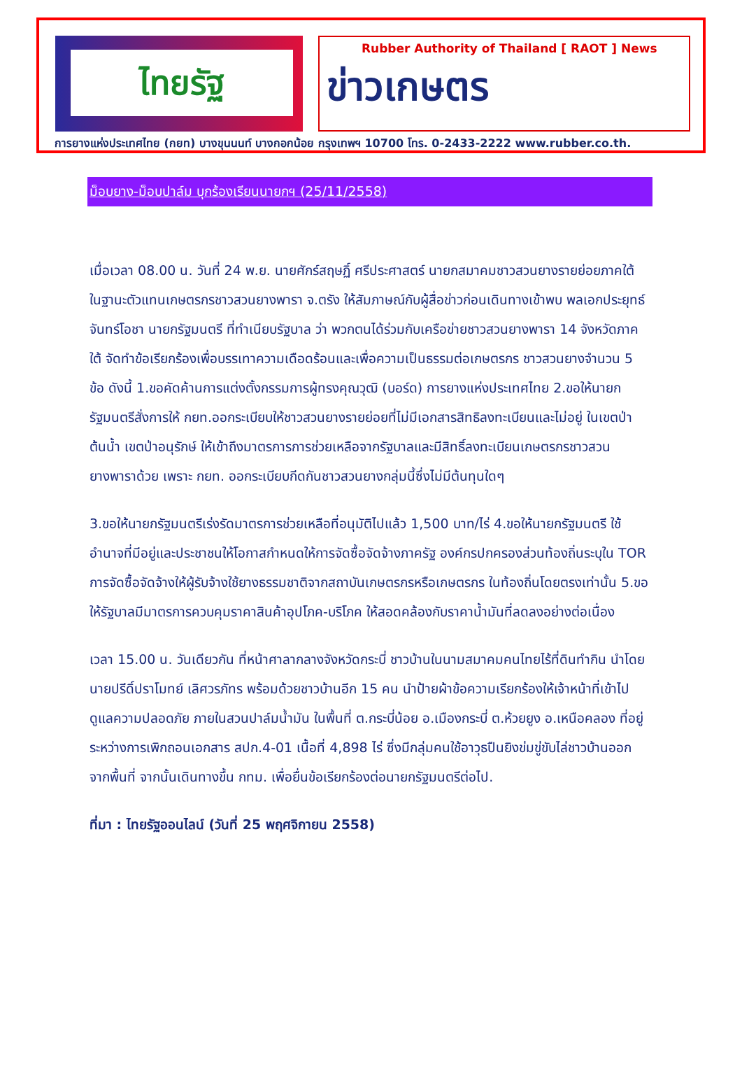ไทยรัฐ
Rubber Authority of Thailand [ RAOT ] News
ข่าวเกษตร
การยางแห่งประเทศไทย (กยท) บางขุนนนท์ บางกอกน้อย กรุงเทพฯ 10700 โทร. 0-2433-2222 www.rubber.co.th.
ม็อบยาง-ม็อบปาล์ม บุกร้องเรียนนายกฯ (25/11/2558)
เมื่อเวลา 08.00 น. วันที่ 24 พ.ย. นายศักร์สฤษฏิ์ ศรีประศาสตร์ นายกสมาคมชาวสวนยางรายย่อยภาคใต้ ในฐานะตัวแทนเกษตรกรชาวสวนยางพารา จ.ตรัง ให้สัมภาษณ์กับผู้สื่อข่าวก่อนเดินทางเข้าพบ พลเอกประยุทธ์ จันทร์โอชา นายกรัฐมนตรี ที่ทำเนียบรัฐบาล ว่า พวกตนได้ร่วมกับเครือข่ายชาวสวนยางพารา 14 จังหวัดภาคใต้ จัดทำข้อเรียกร้องเพื่อบรรเทาความเดือดร้อนและเพื่อความเป็นธรรมต่อเกษตรกร ชาวสวนยางจำนวน 5 ข้อ ดังนี้ 1.ขอคัดค้านการแต่งตั้งกรรมการผู้ทรงคุณวุฒิ (บอร์ด) การยางแห่งประเทศไทย 2.ขอให้นายกรัฐมนตรีสั่งการให้ กยท.ออกระเบียบให้ชาวสวนยางรายย่อยที่ไม่มีเอกสารสิทธิลงทะเบียนและไม่อยู่ ในเขตป่าต้นน้ำ เขตป่าอนุรักษ์ ให้เข้าถึงมาตรการการช่วยเหลือจากรัฐบาลและมีสิทธิ์ลงทะเบียนเกษตรกรชาวสวน ยางพาราด้วย เพราะ กยท. ออกระเบียบกีดกันชาวสวนยางกลุ่มนี้ซึ่งไม่มีต้นทุนใดๆ
3.ขอให้นายกรัฐมนตรีเร่งรัดมาตรการช่วยเหลือที่อนุมัติไปแล้ว 1,500 บาท/ไร่ 4.ขอให้นายกรัฐมนตรี ใช้อำนาจที่มีอยู่และประชาชนให้โอกาสกำหนดให้การจัดซื้อจัดจ้างภาครัฐ องค์กรปกครองส่วนท้องถิ่นระบุใน TOR การจัดซื้อจัดจ้างให้ผู้รับจ้างใช้ยางธรรมชาติจากสถาบันเกษตรกรหรือเกษตรกร ในท้องถิ่นโดยตรงเท่านั้น 5.ขอให้รัฐบาลมีมาตรการควบคุมราคาสินค้าอุปโภค-บริโภค ให้สอดคล้องกับราคาน้ำมันที่ลดลงอย่างต่อเนื่อง
เวลา 15.00 น. วันเดียวกัน ที่หน้าศาลากลางจังหวัดกระบี่ ชาวบ้านในนามสมาคมคนไทยไร้ที่ดินทำกิน นำโดยนายปรีดิ์ปราโมทย์ เลิศวรภัทร พร้อมด้วยชาวบ้านอีก 15 คน นำป้ายผ้าข้อความเรียกร้องให้เจ้าหน้าที่เข้าไปดูแลความปลอดภัย ภายในสวนปาล์มน้ำมัน ในพื้นที่ ต.กระบี่น้อย อ.เมืองกระบี่ ต.ห้วยยูง อ.เหนือคลอง ที่อยู่ระหว่างการเพิกถอนเอกสาร สปก.4-01 เนื้อที่ 4,898 ไร่ ซึ่งมีกลุ่มคนใช้อาวุธปืนยิงข่มขู่ขับไล่ชาวบ้านออกจากพื้นที่ จากนั้นเดินทางขึ้น กทม. เพื่อยื่นข้อเรียกร้องต่อนายกรัฐมนตรีต่อไป.
ที่มา : ไทยรัฐออนไลน์ (วันที่ 25 พฤศจิกายน 2558)